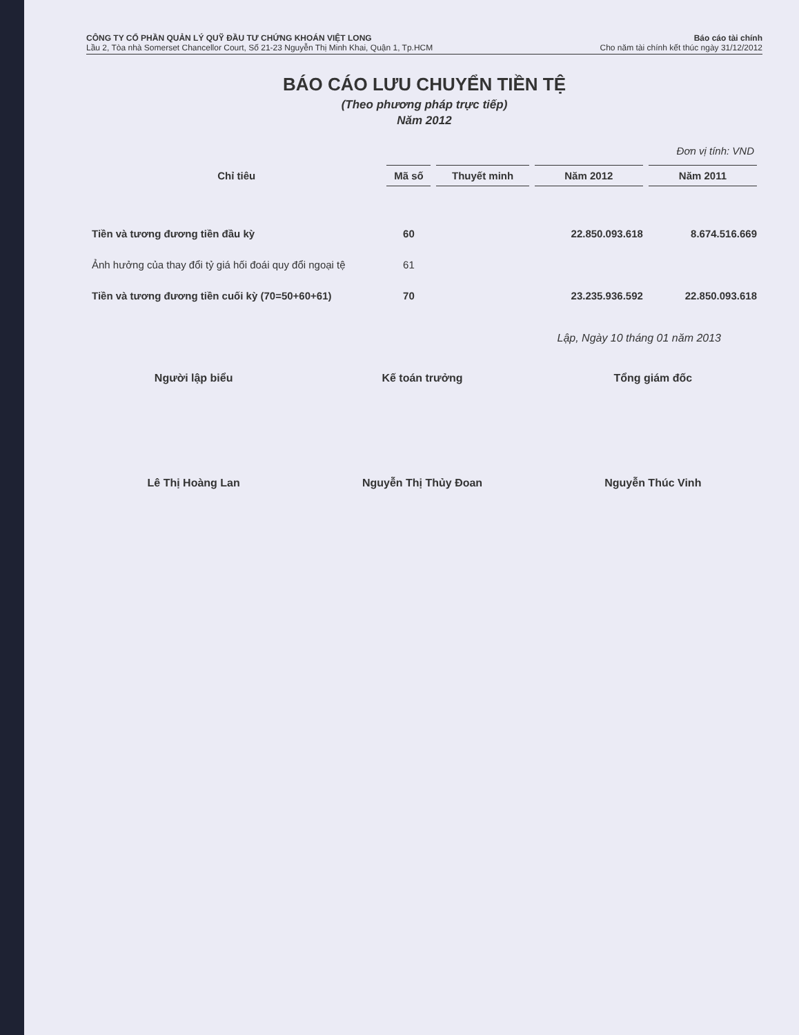CÔNG TY CỔ PHẦN QUẢN LÝ QUỸ ĐẦU TƯ CHỨNG KHOÁN VIỆT LONG
Lầu 2, Tòa nhà Somerset Chancellor Court, Số 21-23 Nguyễn Thị Minh Khai, Quận 1, Tp.HCM
Báo cáo tài chính
Cho năm tài chính kết thúc ngày 31/12/2012
BÁO CÁO LƯU CHUYỂN TIỀN TỆ
(Theo phương pháp trực tiếp)
Năm 2012
Đơn vị tính: VND
| Chỉ tiêu | Mã số | Thuyết minh | Năm 2012 | Năm 2011 |
| --- | --- | --- | --- | --- |
| Tiền và tương đương tiền đầu kỳ | 60 | | 22.850.093.618 | 8.674.516.669 |
| Ảnh hưởng của thay đổi tỷ giá hối đoái quy đổi ngoại tệ | 61 | | | |
| Tiền và tương đương tiền cuối kỳ (70=50+60+61) | 70 | | 23.235.936.592 | 22.850.093.618 |
Lập, Ngày 10 tháng 01 năm 2013
Người lập biểu
Lê Thị Hoàng Lan
Kế toán trưởng
Nguyễn Thị Thủy Đoan
Tổng giám đốc
Nguyễn Thúc Vinh